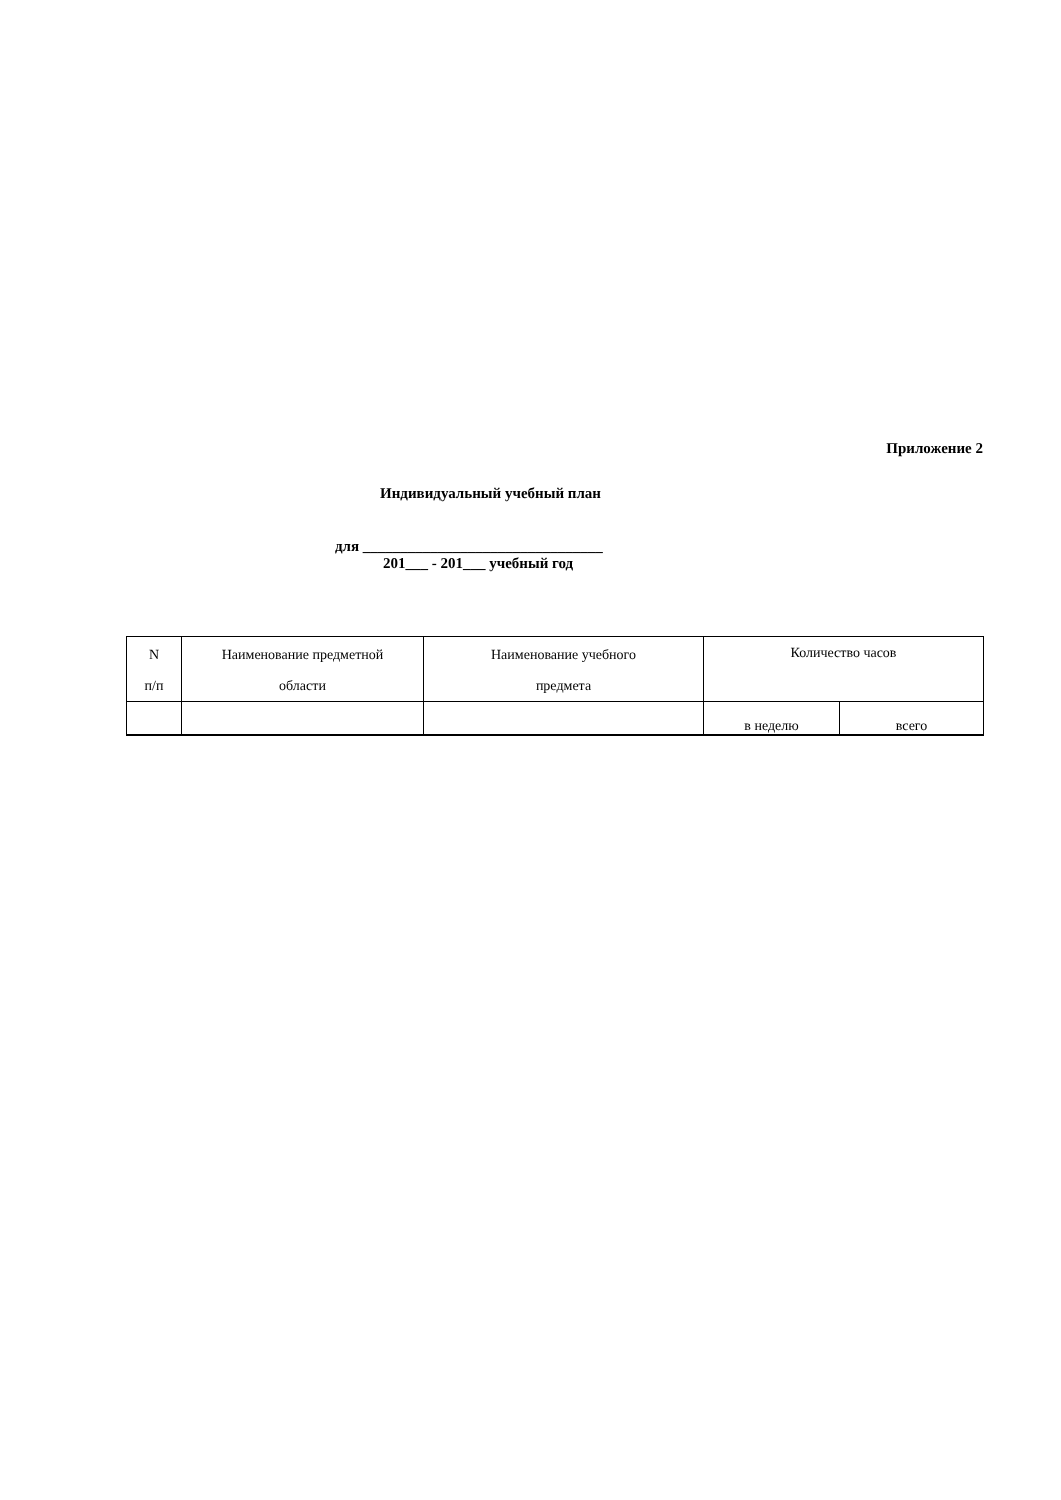Приложение 2
Индивидуальный учебный план
для ________________________________
201___ - 201___ учебный год
| N п/п | Наименование предметной области | Наименование учебного предмета | Количество часов | |
| --- | --- | --- | --- | --- |
| | | | в неделю | всего |